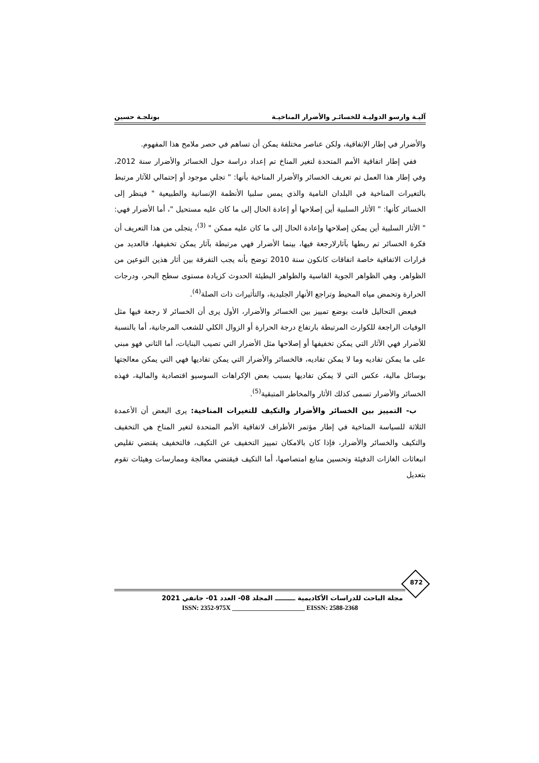آليـة وارسو الدوليـة للخسائـر والأضرار المناخيـة بوتلجـة حسين
والأضرار في إطار الإتفاقية، ولكن عناصر مختلفة يمكن أن تساهم في حصر ملامح هذا المفهوم.
ففي إطار اتفاقية الأمم المتحدة لتغير المناخ تم إعداد دراسة حول الخسائر والأضرار سنة 2012، وفي إطار هذا العمل تم تعريف الخسائر والأضرار المناخية بأنها: " تجلي موجود أو إحتمالي للآثار مرتبط بالتغيرات المناخية في البلدان النامية والذي يمس سلبيا الأنظمة الإنسانية والطبيعية " فينظر إلى الخسائر كأنها: " الأثار السلبية أين إصلاحها أو إعادة الحال إلى ما كان عليه مستحيل "، أما الأضرار فهي: " الأثار السلبية أين يمكن إصلاحها وإعادة الحال إلى ما كان عليه ممكن " <sup>(3)</sup>، يتجلى من هذا التعريف أن فكرة الخسائر تم ربطها بآثارلارجعة فيها، بينما الأضرار فهي مرتبطة بآثار يمكن تخفيفها، فالعديد من قرارات الاتفاقية خاصة اتفاقات كانكون سنة 2010 توضح بأنه يجب التفرقة بين أثار هذين النوعين من الظواهر، وهي الظواهر الجوية القاسية والظواهر البطيئة الحدوث كزيادة مستوى سطح البحر، ودرجات الحرارة وتحمض مياه المحيط وتراجع الأنهار الجليدية، والتأثيرات ذات الصلة<sup>(4)</sup>.
فبعض التحاليل قامت بوضع تمييز بين الخسائر والأضرار، الأول يرى أن الخسائر لا رجعة فيها مثل الوفيات الراجعة للكوارث المرتبطة بارتفاع درجة الحرارة أو الزوال الكلي للشعب المرجانية، أما بالنسبة للأضرار فهي الآثار التي يمكن تخفيفها أو إصلاحها مثل الأضرار التي تصيب البنايات، أما الثاني فهو مبني على ما يمكن تفاديه وما لا يمكن تفاديه، فالخسائر والأضرار التي يمكن تفاديها فهي التي يمكن معالجتها بوسائل مالية، عكس التي لا يمكن تفاديها بسبب بعض الإكراهات السوسيو اقتصادية والمالية، فهذه الخسائر والأضرار تسمى كذلك الأثار والمخاطر المتبقية<sup>(5)</sup>.
ب- التمييز بين الخسائر والأضرار والتكيف للتغيرات المناخية: يرى البعض أن الأعمدة الثلاثة للسياسة المناخية في إطار مؤتمر الأطراف لاتفاقية الأمم المتحدة لتغير المناخ هي التخفيف والتكيف والخسائر والأضرار، فإذا كان بالامكان تمييز التخفيف عن التكيف، فالتخفيف يقتضي تقليص انبعاثات الغازات الدفيئة وتحسين منابع امتصاصها، أما التكيف فيقتضي معالجة وممارسات وهيئات تقوم بتعديل
872
مجلة الباحث للدراسات الأكاديمية ـــــــــ المجلد 08- العدد 01- جانفي 2021
ISSN: 2352-975X ______________________ EISSN: 2588-2368